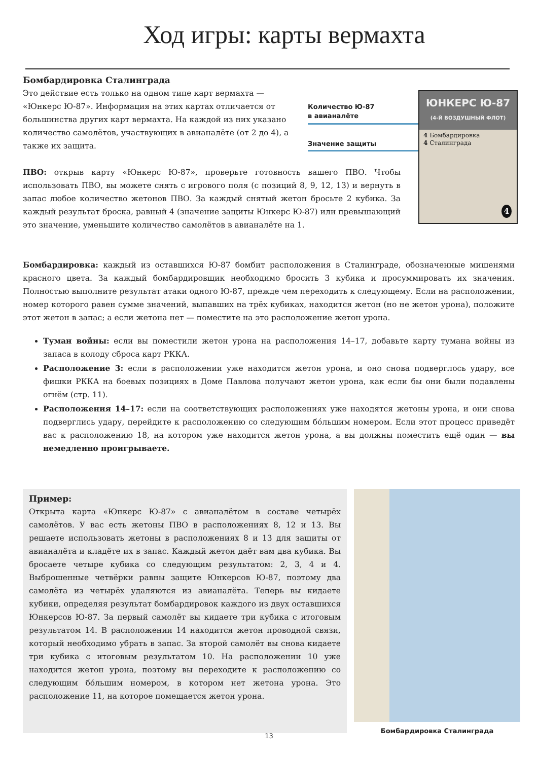Ход игры: карты вермахта
Бомбардировка Сталинграда
Это действие есть только на одном типе карт вермахта — «Юнкерс Ю-87». Информация на этих картах отличается от большинства других карт вермахта. На каждой из них указано количество самолётов, участвующих в авианалёте (от 2 до 4), а также их защита.
ПВО: открыв карту «Юнкерс Ю-87», проверьте готовность вашего ПВО. Чтобы использовать ПВО, вы можете снять с игрового поля (с позиций 8, 9, 12, 13) и вернуть в запас любое количество жетонов ПВО. За каждый снятый жетон бросьте 2 кубика. За каждый результат броска, равный 4 (значение защиты Юнкерс Ю-87) или превышающий это значение, уменьшите количество самолётов в авианалёте на 1.
Количество Ю-87
в авианалёте
Значение защиты
ЮНКЕРС Ю-87
(4-Й ВОЗДУШНЫЙ ФЛОТ)
4 Бомбардировка
4 Сталинграда
4
Бомбардировка: каждый из оставшихся Ю-87 бомбит расположения в Сталинграде, обозначенные мишенями красного цвета. За каждый бомбардировщик необходимо бросить 3 кубика и просуммировать их значения. Полностью выполните результат атаки одного Ю-87, прежде чем переходить к следующему. Если на расположении, номер которого равен сумме значений, выпавших на трёх кубиках, находится жетон (но не жетон урона), положите этот жетон в запас; а если жетона нет — поместите на это расположение жетон урона.
Туман войны: если вы поместили жетон урона на расположения 14–17, добавьте карту тумана войны из запаса в колоду сброса карт РККА.
Расположение 3: если в расположении уже находится жетон урона, и оно снова подверглось удару, все фишки РККА на боевых позициях в Доме Павлова получают жетон урона, как если бы они были подавлены огнём (стр. 11).
Расположения 14–17: если на соответствующих расположениях уже находятся жетоны урона, и они снова подверглись удару, перейдите к расположению со следующим бóльшим номером. Если этот процесс приведёт вас к расположению 18, на котором уже находится жетон урона, а вы должны поместить ещё один — вы немедленно проигрываете.
Пример:
Открыта карта «Юнкерс Ю-87» с авианалётом в составе четырёх самолётов. У вас есть жетоны ПВО в расположениях 8, 12 и 13. Вы решаете использовать жетоны в расположениях 8 и 13 для защиты от авианалёта и кладёте их в запас. Каждый жетон даёт вам два кубика. Вы бросаете четыре кубика со следующим результатом: 2, 3, 4 и 4. Выброшенные четвёрки равны защите Юнкерсов Ю-87, поэтому два самолёта из четырёх удаляются из авианалёта. Теперь вы кидаете кубики, определяя результат бомбардировок каждого из двух оставшихся Юнкерсов Ю-87. За первый самолёт вы кидаете три кубика с итоговым результатом 14. В расположении 14 находится жетон проводной связи, который необходимо убрать в запас. За второй самолёт вы снова кидаете три кубика с итоговым результатом 10. На расположении 10 уже находится жетон урона, поэтому вы переходите к расположению со следующим бóльшим номером, в котором нет жетона урона. Это расположение 11, на которое помещается жетон урона.
Бомбардировка Сталинграда
13